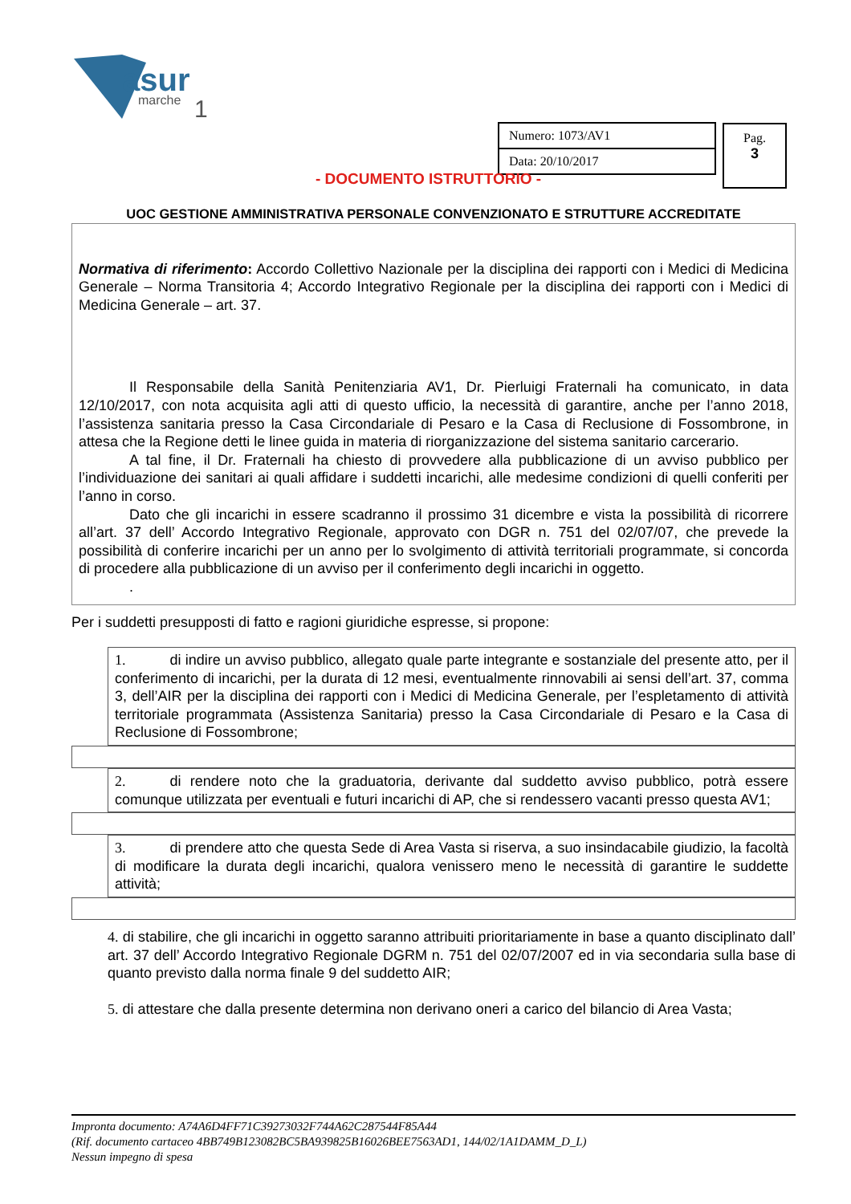asur
marche
1
Numero: 1073/AV1
Data: 20/10/2017
Pag.
3
- DOCUMENTO ISTRUTTORIO -
UOC GESTIONE AMMINISTRATIVA PERSONALE CONVENZIONATO E STRUTTURE ACCREDITATE
Normativa di riferimento: Accordo Collettivo Nazionale per la disciplina dei rapporti con i Medici di Medicina Generale – Norma Transitoria 4; Accordo Integrativo Regionale per la disciplina dei rapporti con i Medici di Medicina Generale – art. 37.
Il Responsabile della Sanità Penitenziaria AV1, Dr. Pierluigi Fraternali ha comunicato, in data 12/10/2017, con nota acquisita agli atti di questo ufficio, la necessità di garantire, anche per l’anno 2018, l’assistenza sanitaria presso la Casa Circondariale di Pesaro e la Casa di Reclusione di Fossombrone, in attesa che la Regione detti le linee guida in materia di riorganizzazione del sistema sanitario carcerario.
A tal fine, il Dr. Fraternali ha chiesto di provvedere alla pubblicazione di un avviso pubblico per l’individuazione dei sanitari ai quali affidare i suddetti incarichi, alle medesime condizioni di quelli conferiti per l’anno in corso.
Dato che gli incarichi in essere scadranno il prossimo 31 dicembre e vista la possibilità di ricorrere all’art. 37 dell’ Accordo Integrativo Regionale, approvato con DGR n. 751 del 02/07/07, che prevede la possibilità di conferire incarichi per un anno per lo svolgimento di attività territoriali programmate, si concorda di procedere alla pubblicazione di un avviso per il conferimento degli incarichi in oggetto.
.
Per i suddetti presupposti di fatto e ragioni giuridiche espresse, si propone:
1. di indire un avviso pubblico, allegato quale parte integrante e sostanziale del presente atto, per il conferimento di incarichi, per la durata di 12 mesi, eventualmente rinnovabili ai sensi dell’art. 37, comma 3, dell’AIR per la disciplina dei rapporti con i Medici di Medicina Generale, per l’espletamento di attività territoriale programmata (Assistenza Sanitaria) presso la Casa Circondariale di Pesaro e la Casa di Reclusione di Fossombrone;
2. di rendere noto che la graduatoria, derivante dal suddetto avviso pubblico, potrà essere comunque utilizzata per eventuali e futuri incarichi di AP, che si rendessero vacanti presso questa AV1;
3. di prendere atto che questa Sede di Area Vasta si riserva, a suo insindacabile giudizio, la facoltà di modificare la durata degli incarichi, qualora venissero meno le necessità di garantire le suddette attività;
4. di stabilire, che gli incarichi in oggetto saranno attribuiti prioritariamente in base a quanto disciplinato dall’ art. 37 dell’ Accordo Integrativo Regionale DGRM n. 751 del 02/07/2007 ed in via secondaria sulla base di quanto previsto dalla norma finale 9 del suddetto AIR;
5. di attestare che dalla presente determina non derivano oneri a carico del bilancio di Area Vasta;
Impronta documento: A74A6D4FF71C39273032F744A62C287544F85A44
(Rif. documento cartaceo 4BB749B123082BC5BA939825B16026BEE7563AD1, 144/02/1A1DAMM_D_L)
Nessun impegno di spesa